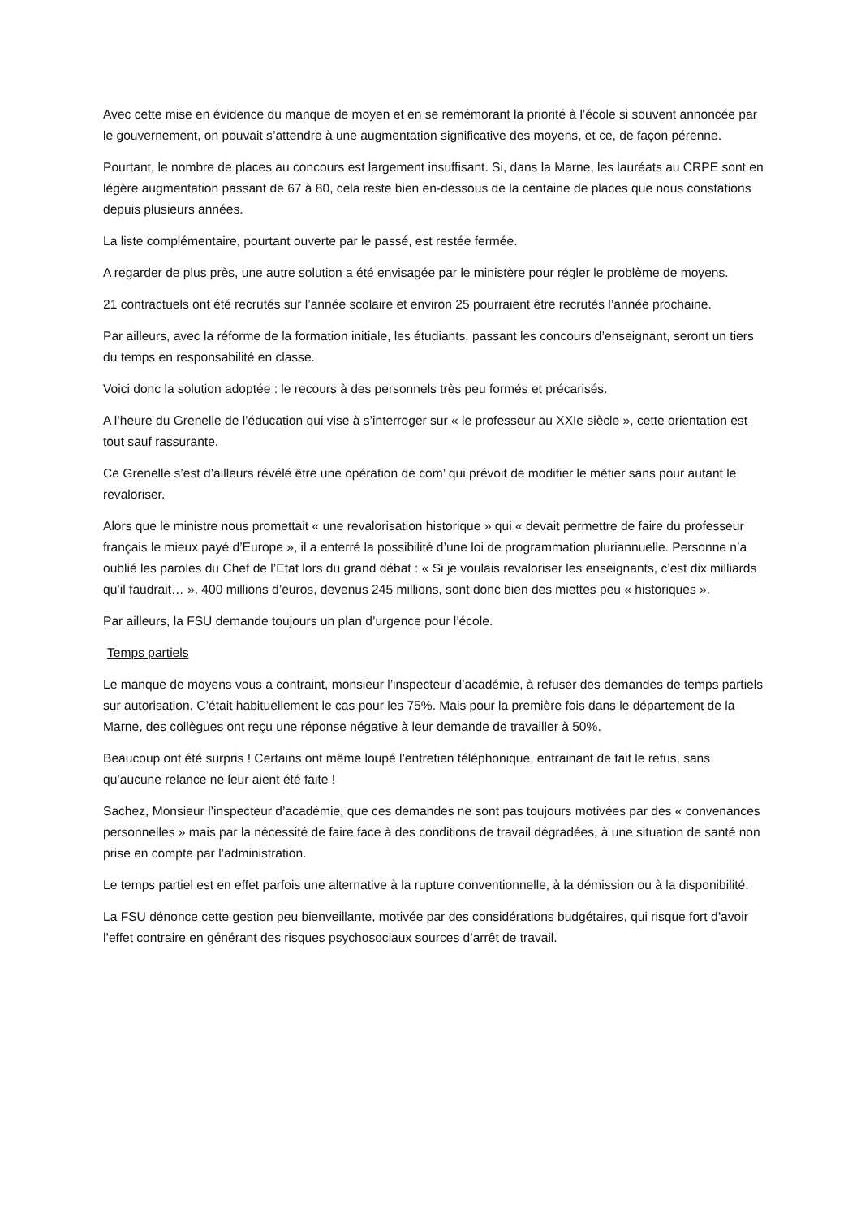Avec cette mise en évidence du manque de moyen et en se remémorant la priorité à l’école si souvent annoncée par le gouvernement, on pouvait s’attendre à une augmentation significative des moyens, et ce, de façon pérenne.
Pourtant, le nombre de places au concours est largement insuffisant. Si, dans la Marne, les lauréats au CRPE sont en légère augmentation passant de 67 à 80, cela reste bien en-dessous de la centaine de places que nous constations depuis plusieurs années.
La liste complémentaire, pourtant ouverte par le passé, est restée fermée.
A regarder de plus près, une autre solution a été envisagée par le ministère pour régler le problème de moyens.
21 contractuels ont été recrutés sur l’année scolaire et environ 25 pourraient être recrutés l’année prochaine.
Par ailleurs, avec la réforme de la formation initiale, les étudiants, passant les concours d’enseignant, seront un tiers du temps en responsabilité en classe.
Voici donc la solution adoptée : le recours à des personnels très peu formés et précarisés.
A l’heure du Grenelle de l’éducation qui vise à s’interroger sur « le professeur au XXIe siècle », cette orientation est tout sauf rassurante.
Ce Grenelle s’est d’ailleurs révélé être une opération de com’ qui prévoit de modifier le métier sans pour autant le revaloriser.
Alors que le ministre nous promettait « une revalorisation historique » qui « devait permettre de faire du professeur français le mieux payé d’Europe », il a enterré la possibilité d’une loi de programmation pluriannuelle. Personne n’a oublié les paroles du Chef de l’Etat lors du grand débat : « Si je voulais revaloriser les enseignants, c’est dix milliards qu’il faudrait… ». 400 millions d’euros, devenus 245 millions, sont donc bien des miettes peu « historiques ».
Par ailleurs, la FSU demande toujours un plan d’urgence pour l’école.
Temps partiels
Le manque de moyens vous a contraint, monsieur l’inspecteur d’académie, à refuser des demandes de temps partiels sur autorisation. C’était habituellement le cas pour les 75%. Mais pour la première fois dans le département de la Marne, des collègues ont reçu une réponse négative à leur demande de travailler à 50%.
Beaucoup ont été surpris ! Certains ont même loupé l’entretien téléphonique, entrainant de fait le refus, sans qu’aucune relance ne leur aient été faite !
Sachez, Monsieur l’inspecteur d’académie, que ces demandes ne sont pas toujours motivées par des « convenances personnelles » mais par la nécessité de faire face à des conditions de travail dégradées, à une situation de santé non prise en compte par l’administration.
Le temps partiel est en effet parfois une alternative à la rupture conventionnelle, à la démission ou à la disponibilité.
La FSU dénonce cette gestion peu bienveillante, motivée par des considérations budgétaires, qui risque fort d’avoir l’effet contraire en générant des risques psychosociaux sources d’arrêt de travail.